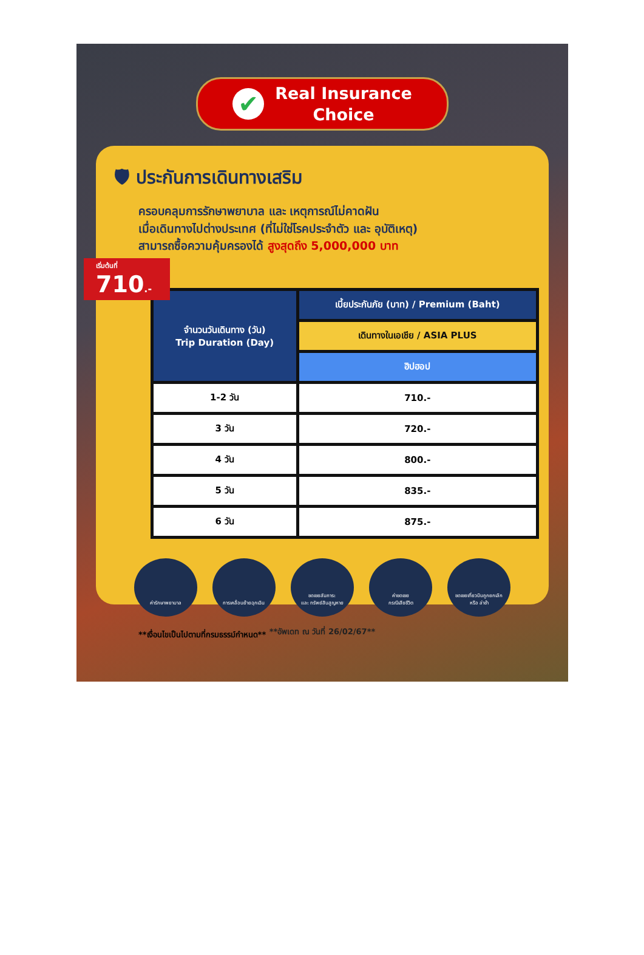✔
Real Insurance
Choice
🛡 ประกันการเดินทางเสริม
ครอบคลุมการรักษาพยาบาล และ เหตุการณ์ไม่คาดฝัน
เมื่อเดินทางไปต่างประเทศ (ที่ไม่ใช่โรคประจำตัว และ อุบัติเหตุ)
สามารถซื้อความคุ้มครองได้ สูงสุดถึง 5,000,000 บาท
เริ่มต้นที่ 710.-
| จำนวนวันเดินทาง (วัน) Trip Duration (Day) | เบี้ยประกันภัย (บาท) / Premium (Baht) |
| --- | --- |
| | เดินทางในเอเชีย / ASIA PLUS |
| | ฮิปฮอป |
| 1-2 วัน | 710.- |
| 3 วัน | 720.- |
| 4 วัน | 800.- |
| 5 วัน | 835.- |
| 6 วัน | 875.- |
ค่ารักษาพยาบาล การเคลื่อนย้ายฉุกเฉิน ชดเชยสัมภาระ
และ ทรัพย์สินสูญหาย
ค่าชดเชย
กรณีเสียชีวิต
ชดเชยเที่ยวบินถูกยกเลิก
หรือ ล่าช้า
**เงื่อนไขเป็นไปตามที่กรมธรรม์กำหนด**
**อัพเดท ณ วันที่ 26/02/67**